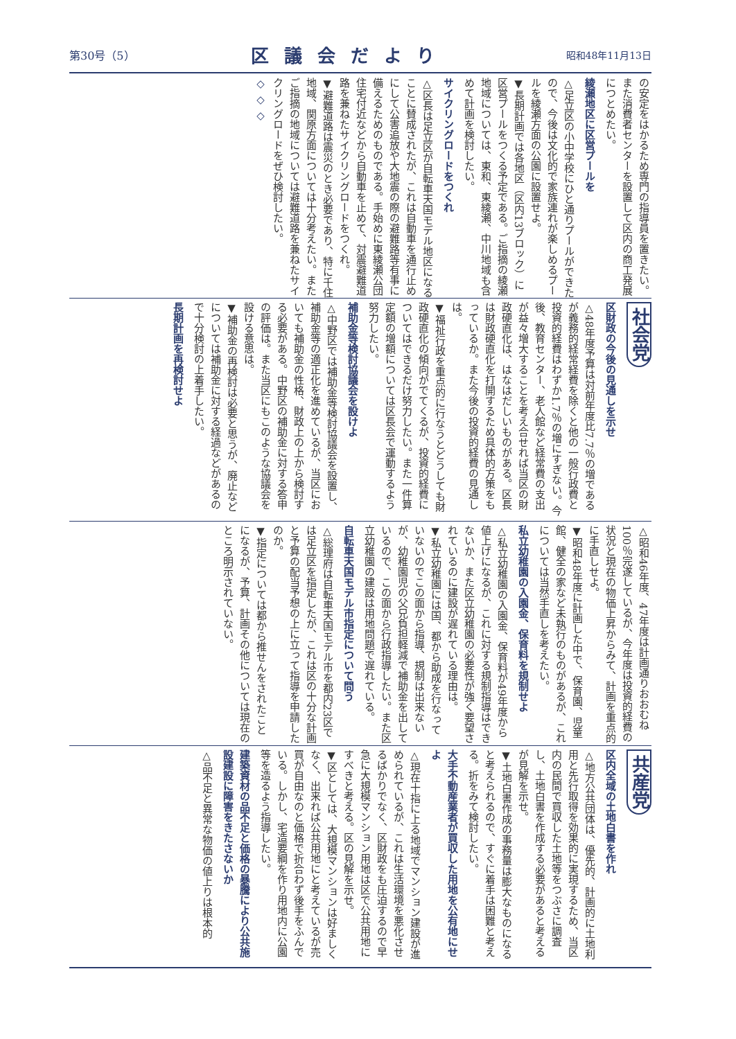第30号（5） 区議会だより 昭和48年11月13日
の安定をはかるため専門の指導員を置きたい。また消費者センターを設置して区内の商工発展につとめたい。
綾瀬地区に区営プールを
△足立区の小中学校にひと通りプールができたので、今後は文化的で家族連れが楽しめるプールを綾瀬方面の公園に設置せよ。
▼長期計画では各地区（区内13ブロック）に区営プールをつくる予定である。ご指摘の綾瀬地域については、東和、東綾瀬、中川地域も含めて計画を検討したい。
サイクリングロードをつくれ
△区長は足立区が自転車天国モデル地区になることに賛成されたが、これは自動車を通行止めにして公害追放や大地震の際の避難路等有事に備えるためのものである。手始めに東綾瀬公団住宅付近などから自動車を止めて、対震避難道路を兼ねたサイクリングロードをつくれ。
▼避難道路は震災のとき必要であり、特に千住地域、関原方面については十分考えたい。またご指摘の地域については避難道路を兼ねたサイクリングロードをぜひ検討したい。
◇ ◇ ◇
社会党
区財政の今後の見通しを示せ
△48年度予算は対前年度比7.7％の増であるが義務的経常経費を除くと他の一般行政費と投資的経費はわずか1.7％の増にすぎない。今後、教育センター、老人館など経常費の支出が益々増大することを考え合せれば当区の財政硬直化は、はなはだしいものがある。区長は財政硬直化を打開するため具体的方策をもっているか。また今後の投資的経費の見通しは。
▼福祉行政を重点的に行なうとどうしても財政硬直化の傾向がでてくるが、投資的経費についてはできるだけ努力したい。また一件算定額の増額については区長会で運動するよう努力したい。
補助金等検討協議会を設けよ
△中野区では補助金等検討協議会を設置し、補助金等の適正化を進めているが、当区においても補助金の性格、財政上の上から検討する必要がある。中野区の補助金に対する答申の評価は。また当区にもこのような協議会を設ける意思は。
▼補助金の再検討は必要と思うが、廃止などについては補助金に対する経過などがあるので十分検討の上着手したい。
長期計画を再検討せよ
△昭和46年度、47年度は計画通りおおむね100％完遂しているが、今年度は投資的経費の状況と現在の物価上昇からみて、計画を重点的に手直しせよ。
▼昭和48年度に計画した中で、保育園、児童館、健全の家など未執行のものがあるが、これについては当然手直しを考えたい。
私立幼稚園の入園金、保育料を規制せよ
△私立幼稚園の入園金、保育料が49年度から値上げになるが、これに対する規制指導はできないか、また区立幼稚園の必要性が強く要望されているのに建設が遅れている理由は。
▼私立幼稚園には国、都から助成を行なっていないのでこの面から指導、規制は出来ないが、幼稚園児の父兄負担軽減で補助金を出しているので、この面から行政指導したい。また区立幼稚園の建設は用地問題で遅れている。
自転車天国モデル市指定について問う
△総理府は自転車天国モデル市を都内23区では足立区を指定したが、これは区の十分な計画と予算の配当予想の上に立って指導を申請したのか。
▼指定については都から推せんをされたことになるが、予算、計画その他については現在のところ明示されていない。
共産党
区内全域の土地白書を作れ
△地方公共団体は、優先的、計画的に土地利用と先行取得を効果的に実現するため、当区内の民間で買収した土地等をつぶさに調査し、土地白書を作成する必要があると考えるが見解を示せ。
▼土地白書作成の事務量は膨大なものになると考えられるので、すぐに着手は困難と考える。折をみて検討したい。
大手不動産業者が買収した用地を公有地にせよ
△現在十指に上る地域でマンション建設が進められているが、これは生活環境を悪化させるばかりでなく、区財政をも圧迫するので早急に大規模マンション用地は区で公共用地にすべきと考える。区の見解を示せ。
▼区としては、大規模マンションは好ましくなく、出来れば公共用地にと考えているが売買が自由なのと価格で折合わず後手をふんでいる。しかし、宅造要綱を作り用地内に公園等を造るよう指導したい。
建築資材の品不足と価格の暴騰により公共施設建設に障害をきたさないか
△品不足と異常な物価の値上りは根本的